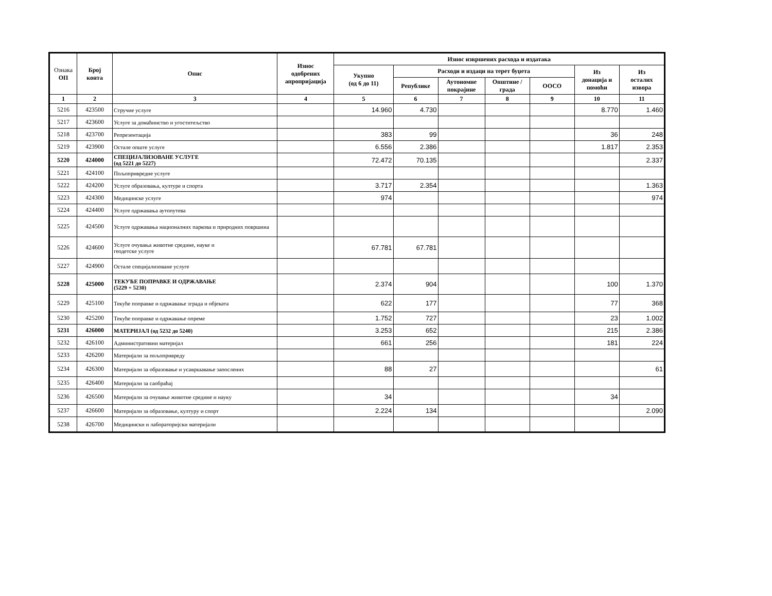| Ознака ОП | Број конта | Опис | Износ одобрених апропријација | Износ извршених расхода и издатака | | | | | | |
| --- | --- | --- | --- | --- | --- | --- | --- | --- | --- | --- |
| | | | | Укупно (од 6 до 11) | Расходи и издаци на терет буџета | | | | Из донација и помоћи | Из осталих извора |
| | | | | | Републике | Аутономне покрајине | Општине / града | ООСО | | |
| 1 | 2 | 3 | 4 | 5 | 6 | 7 | 8 | 9 | 10 | 11 |
| 5216 | 423500 | Стручне услуге | | 14.960 | 4.730 | | | | 8.770 | 1.460 |
| 5217 | 423600 | Услуге за домаћинство и угоститељство | | | | | | | | |
| 5218 | 423700 | Репрезентација | | 383 | 99 | | | | 36 | 248 |
| 5219 | 423900 | Остале опште услуге | | 6.556 | 2.386 | | | | 1.817 | 2.353 |
| 5220 | 424000 | СПЕЦИЈАЛИЗОВАНЕ УСЛУГЕ (од 5221 до 5227) | | 72.472 | 70.135 | | | | | 2.337 |
| 5221 | 424100 | Пољопривредне услуге | | | | | | | | |
| 5222 | 424200 | Услуге образовања, културе и спорта | | 3.717 | 2.354 | | | | | 1.363 |
| 5223 | 424300 | Медицинске услуге | | 974 | | | | | | 974 |
| 5224 | 424400 | Услуге одржавања аутопутева | | | | | | | | |
| 5225 | 424500 | Услуге одржавања националних паркова и природних површина | | | | | | | | |
| 5226 | 424600 | Услуге очувања животне средине, науке и геодетске услуге | | 67.781 | 67.781 | | | | | |
| 5227 | 424900 | Остале специјализоване услуге | | | | | | | | |
| 5228 | 425000 | ТЕКУЋЕ ПОПРАВКЕ И ОДРЖАВАЊЕ (5229 + 5230) | | 2.374 | 904 | | | | 100 | 1.370 |
| 5229 | 425100 | Текуће поправке и одржавање зграда и објеката | | 622 | 177 | | | | 77 | 368 |
| 5230 | 425200 | Текуће поправке и одржавање опреме | | 1.752 | 727 | | | | 23 | 1.002 |
| 5231 | 426000 | МАТЕРИЈАЛ (од 5232 до 5240) | | 3.253 | 652 | | | | 215 | 2.386 |
| 5232 | 426100 | Административни материјал | | 661 | 256 | | | | 181 | 224 |
| 5233 | 426200 | Материјали за пољопривреду | | | | | | | | |
| 5234 | 426300 | Материјали за образовање и усавршавање запослених | | 88 | 27 | | | | | 61 |
| 5235 | 426400 | Материјали за саобраћај | | | | | | | | |
| 5236 | 426500 | Материјали за очување животне средине и науку | | 34 | | | | | 34 | |
| 5237 | 426600 | Материјали за образовање, културу и спорт | | 2.224 | 134 | | | | | 2.090 |
| 5238 | 426700 | Медицински и лабораторијски материјали | | | | | | | | |